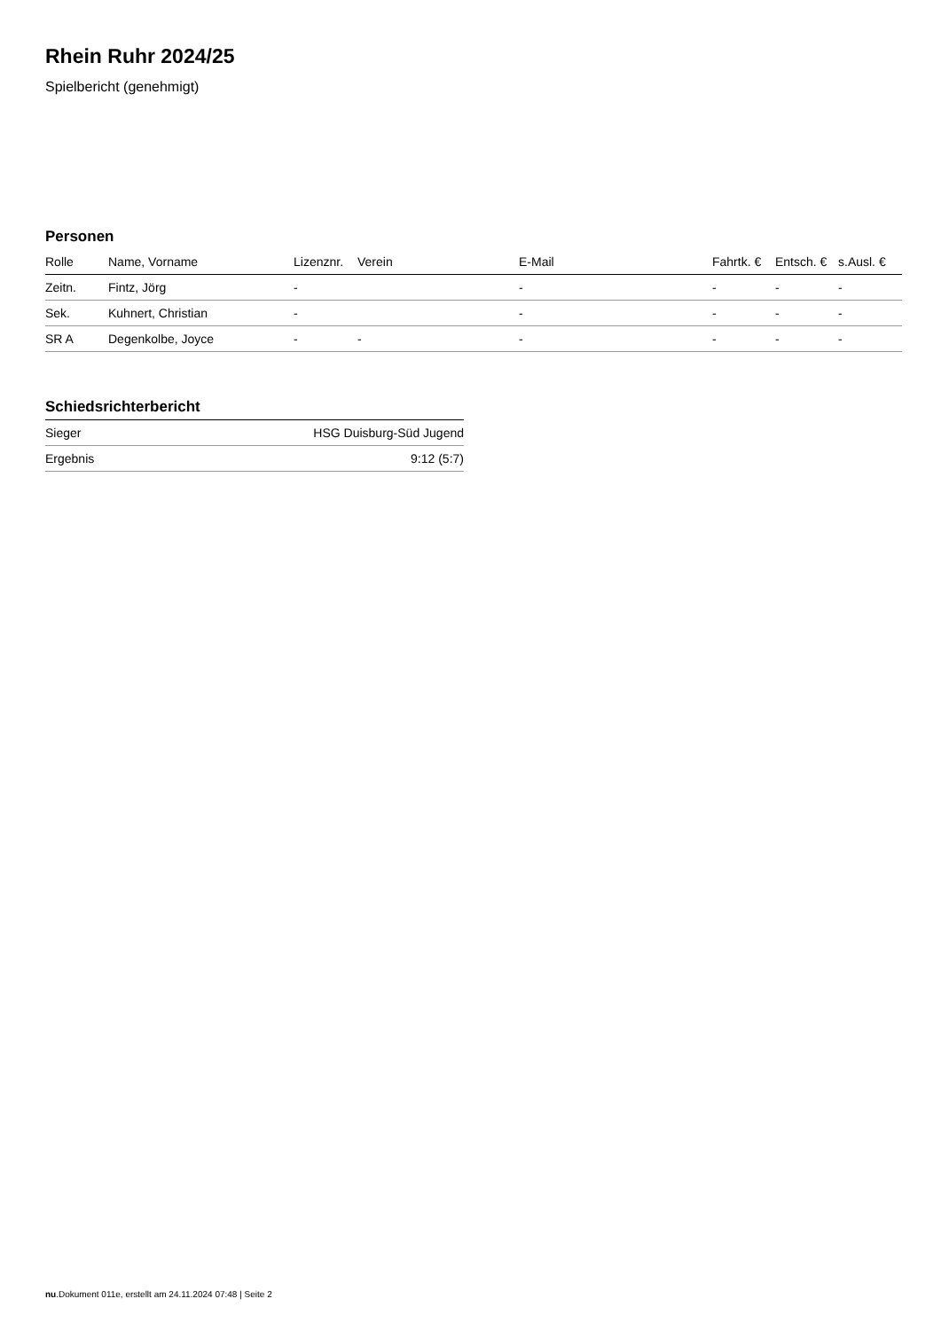Rhein Ruhr 2024/25
Spielbericht (genehmigt)
Personen
| Rolle | Name, Vorname | Lizenznr. | Verein | E-Mail | Fahrtk. € | Entsch. € | s.Ausl. € |
| --- | --- | --- | --- | --- | --- | --- | --- |
| Zeitn. | Fintz, Jörg | - | | - | - | - | - |
| Sek. | Kuhnert, Christian | - | | - | - | - | - |
| SR A | Degenkolbe, Joyce | - | - | - | - | - | - |
Schiedsrichterbericht
| Sieger | HSG Duisburg-Süd Jugend |
| Ergebnis | 9:12 (5:7) |
nu.Dokument 011e, erstellt am 24.11.2024 07:48 | Seite 2